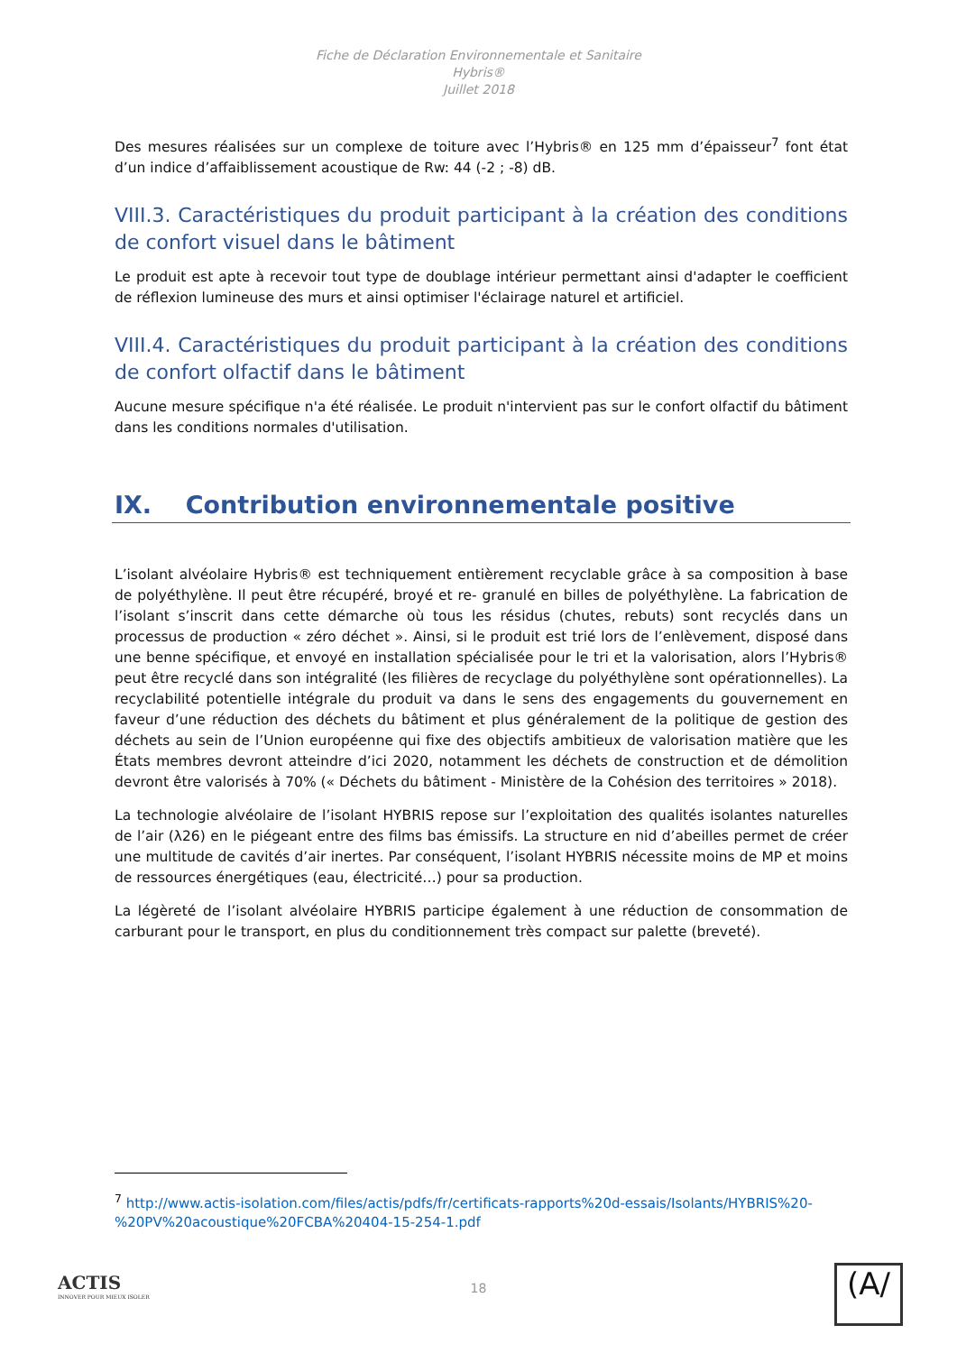Fiche de Déclaration Environnementale et Sanitaire
Hybris®
Juillet 2018
Des mesures réalisées sur un complexe de toiture avec l’Hybris® en 125 mm d’épaisseur<sup>7</sup> font état d’un indice d’affaiblissement acoustique de Rw: 44 (-2 ; -8) dB.
VIII.3. Caractéristiques du produit participant à la création des conditions de confort visuel dans le bâtiment
Le produit est apte à recevoir tout type de doublage intérieur permettant ainsi d'adapter le coefficient de réflexion lumineuse des murs et ainsi optimiser l'éclairage naturel et artificiel.
VIII.4. Caractéristiques du produit participant à la création des conditions de confort olfactif dans le bâtiment
Aucune mesure spécifique n'a été réalisée. Le produit n'intervient pas sur le confort olfactif du bâtiment dans les conditions normales d'utilisation.
IX. Contribution environnementale positive
L’isolant alvéolaire Hybris® est techniquement entièrement recyclable grâce à sa composition à base de polyéthylène. Il peut être récupéré, broyé et re- granulé en billes de polyéthylène. La fabrication de l’isolant s’inscrit dans cette démarche où tous les résidus (chutes, rebuts) sont recyclés dans un processus de production « zéro déchet ». Ainsi, si le produit est trié lors de l’enlèvement, disposé dans une benne spécifique, et envoyé en installation spécialisée pour le tri et la valorisation, alors l’Hybris® peut être recyclé dans son intégralité (les filières de recyclage du polyéthylène sont opérationnelles). La recyclabilité potentielle intégrale du produit va dans le sens des engagements du gouvernement en faveur d’une réduction des déchets du bâtiment et plus généralement de la politique de gestion des déchets au sein de l’Union européenne qui fixe des objectifs ambitieux de valorisation matière que les États membres devront atteindre d’ici 2020, notamment les déchets de construction et de démolition devront être valorisés à 70% (« Déchets du bâtiment - Ministère de la Cohésion des territoires » 2018).
La technologie alvéolaire de l’isolant HYBRIS repose sur l’exploitation des qualités isolantes naturelles de l’air (λ26) en le piégeant entre des films bas émissifs. La structure en nid d’abeilles permet de créer une multitude de cavités d’air inertes. Par conséquent, l’isolant HYBRIS nécessite moins de MP et moins de ressources énergétiques (eau, électricité…) pour sa production.
La légèreté de l’isolant alvéolaire HYBRIS participe également à une réduction de consommation de carburant pour le transport, en plus du conditionnement très compact sur palette (breveté).
<sup>7</sup> http://www.actis-isolation.com/files/actis/pdfs/fr/certificats-rapports%20d-essais/Isolants/HYBRIS%20-%20PV%20acoustique%20FCBA%20404-15-254-1.pdf
ACTIS
INNOVER POUR MIEUX ISOLER
18 (A/